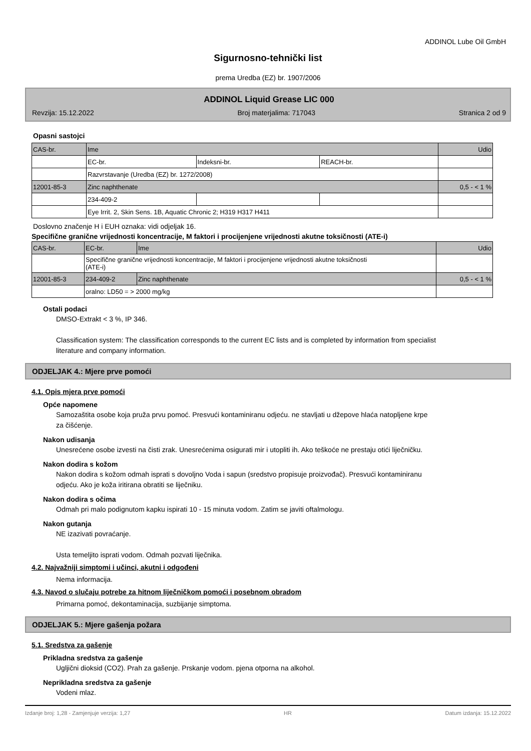ADDINOL Lube Oil GmbH
Sigurnosno-tehnički list
prema Uredba (EZ) br. 1907/2006
ADDINOL Liquid Grease LIC 000
Revzija: 15.12.2022 Broj materjalima: 717043 Stranica 2 od 9
Opasni sastojci
| CAS-br. | Ime | | | Udio |
| | EC-br. | Indeksni-br. | REACH-br. | |
| | Razvrstavanje (Uredba (EZ) br. 1272/2008) | | | |
| 12001-85-3 | Zinc naphthenate | | | 0,5 - < 1 % |
| | 234-409-2 | | | |
| | Eye Irrit. 2, Skin Sens. 1B, Aquatic Chronic 2; H319 H317 H411 | | | |
Doslovno značenje H i EUH oznaka: vidi odjeljak 16.
Specifične granične vrijednosti koncentracije, M faktori i procijenjene vrijednosti akutne toksičnosti (ATE-i)
| CAS-br. | EC-br. | Ime | Udio |
| | Specifične granične vrijednosti koncentracije, M faktori i procijenjene vrijednosti akutne toksičnosti (ATE-i) | | |
| 12001-85-3 | 234-409-2 | Zinc naphthenate | 0,5 - < 1 % |
| | oralno: LD50 = > 2000 mg/kg | | |
Ostali podaci
DMSO-Extrakt < 3 %, IP 346.
Classification system: The classification corresponds to the current EC lists and is completed by information from specialist literature and company information.
ODJELJAK 4.: Mjere prve pomoći
4.1. Opis mjera prve pomoći
Opće napomene
Samozaštita osobe koja pruža prvu pomoć. Presvući kontaminiranu odjeću. ne stavljati u džepove hlaća natopljene krpe za čišćenje.
Nakon udisanja
Unesrećene osobe izvesti na čisti zrak. Unesrećenima osigurati mir i utopliti ih. Ako teškoće ne prestaju otići liječničku.
Nakon dodira s kožom
Nakon dodira s kožom odmah isprati s dovoljno Voda i sapun (sredstvo propisuje proizvođač). Presvući kontaminiranu odjeću. Ako je koža iritirana obratiti se liječniku.
Nakon dodira s očima
Odmah pri malo podignutom kapku ispirati 10 - 15 minuta vodom. Zatim se javiti oftalmologu.
Nakon gutanja
NE izazivati povraćanje.
Usta temeljito isprati vodom. Odmah pozvati liječnika.
4.2. Najvažniji simptomi i učinci, akutni i odgođeni
Nema informacija.
4.3. Navod o slučaju potrebe za hitnom liječničkom pomoći i posebnom obradom
Primarna pomoć, dekontaminacija, suzbijanje simptoma.
ODJELJAK 5.: Mjere gašenja požara
5.1. Sredstva za gašenje
Prikladna sredstva za gašenje
Ugljični dioksid (CO2). Prah za gašenje. Prskanje vodom. pjena otporna na alkohol.
Neprikladna sredstva za gašenje
Vodeni mlaz.
Izdanje broj: 1,28 - Zamjenjuje verzija: 1,27 HR Datum izdanja: 15.12.2022